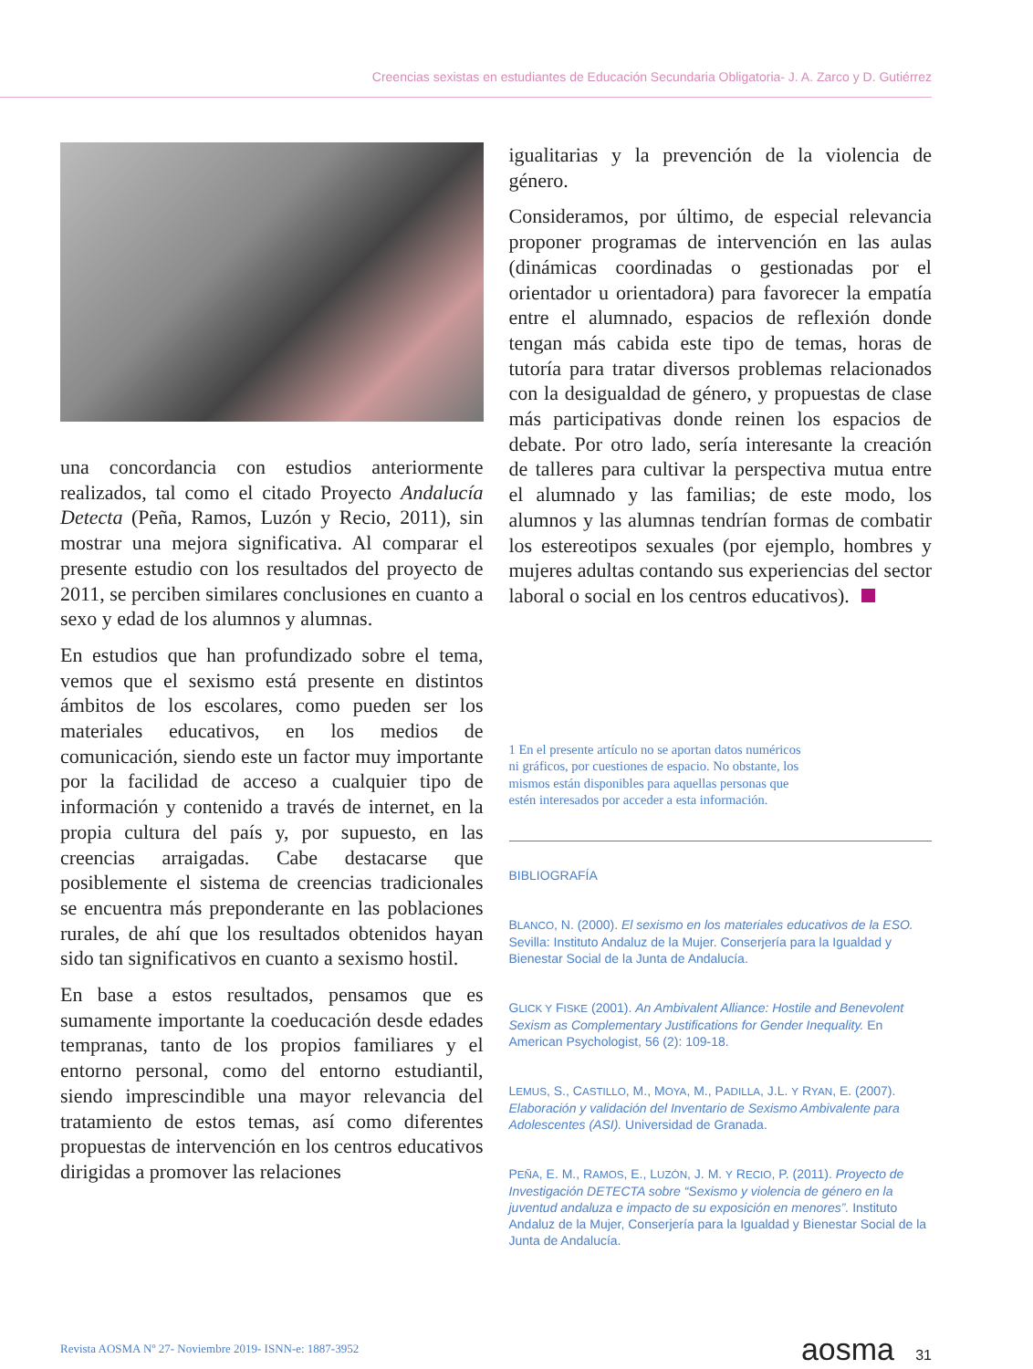Creencias sexistas en estudiantes de Educación Secundaria Obligatoria- J. A. Zarco y D. Gutiérrez
una concordancia con estudios anteriormente realizados, tal como el citado Proyecto Andalucía Detecta (Peña, Ramos, Luzón y Recio, 2011), sin mostrar una mejora significativa. Al comparar el presente estudio con los resultados del proyecto de 2011, se perciben similares conclusiones en cuanto a sexo y edad de los alumnos y alumnas.
En estudios que han profundizado sobre el tema, vemos que el sexismo está presente en distintos ámbitos de los escolares, como pueden ser los materiales educativos, en los medios de comunicación, siendo este un factor muy importante por la facilidad de acceso a cualquier tipo de información y contenido a través de internet, en la propia cultura del país y, por supuesto, en las creencias arraigadas. Cabe destacarse que posiblemente el sistema de creencias tradicionales se encuentra más preponderante en las poblaciones rurales, de ahí que los resultados obtenidos hayan sido tan significativos en cuanto a sexismo hostil.
En base a estos resultados, pensamos que es sumamente importante la coeducación desde edades tempranas, tanto de los propios familiares y el entorno personal, como del entorno estudiantil, siendo imprescindible una mayor relevancia del tratamiento de estos temas, así como diferentes propuestas de intervención en los centros educativos dirigidas a promover las relaciones
igualitarias y la prevención de la violencia de género.
Consideramos, por último, de especial relevancia proponer programas de intervención en las aulas (dinámicas coordinadas o gestionadas por el orientador u orientadora) para favorecer la empatía entre el alumnado, espacios de reflexión donde tengan más cabida este tipo de temas, horas de tutoría para tratar diversos problemas relacionados con la desigualdad de género, y propuestas de clase más participativas donde reinen los espacios de debate. Por otro lado, sería interesante la creación de talleres para cultivar la perspectiva mutua entre el alumnado y las familias; de este modo, los alumnos y las alumnas tendrían formas de combatir los estereotipos sexuales (por ejemplo, hombres y mujeres adultas contando sus experiencias del sector laboral o social en los centros educativos).
1 En el presente artículo no se aportan datos numéricos
ni gráficos, por cuestiones de espacio. No obstante, los
mismos están disponibles para aquellas personas que
estén interesados por acceder a esta información.
BIBLIOGRAFÍA
BLANCO, N. (2000). El sexismo en los materiales educativos de la ESO. Sevilla: Instituto Andaluz de la Mujer. Conserjería para la Igualdad y Bienestar Social de la Junta de Andalucía.
GLICK Y FISKE (2001). An Ambivalent Alliance: Hostile and Benevolent Sexism as Complementary Justifications for Gender Inequality. En American Psychologist, 56 (2): 109-18.
LEMUS, S., CASTILLO, M., MOYA, M., PADILLA, J.L. Y RYAN, E. (2007). Elaboración y validación del Inventario de Sexismo Ambivalente para Adolescentes (ASI). Universidad de Granada.
PEÑA, E. M., RAMOS, E., LUZÓN, J. M. Y RECIO, P. (2011). Proyecto de Investigación DETECTA sobre “Sexismo y violencia de género en la juventud andaluza e impacto de su exposición en menores”. Instituto Andaluz de la Mujer, Conserjería para la Igualdad y Bienestar Social de la Junta de Andalucía.
Revista AOSMA Nº 27- Noviembre 2019- ISNN-e: 1887-3952 aosma 31